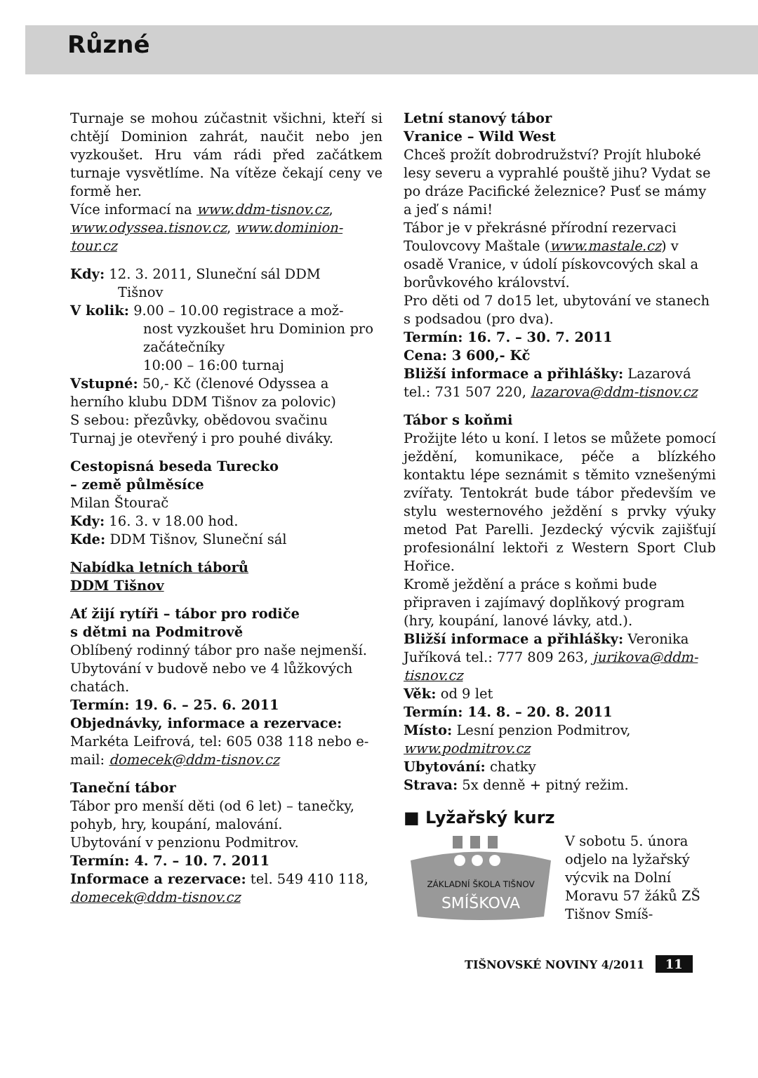Různé
Turnaje se mohou zúčastnit všichni, kteří si chtějí Dominion zahrát, naučit nebo jen vyzkoušet. Hru vám rádi před začátkem turnaje vysvětlíme. Na vítěze čekají ceny ve formě her.
Více informací na www.ddm-tisnov.cz, www.odyssea.tisnov.cz, www.dominion-tour.cz
Kdy: 12. 3. 2011, Sluneční sál DDM
Tišnov
V kolik: 9.00 – 10.00 registrace a mož-
nost vyzkoušet hru Dominion pro začátečníky
10:00 – 16:00 turnaj
Vstupné: 50,- Kč (členové Odyssea a herního klubu DDM Tišnov za polovic)
S sebou: přezůvky, obědovou svačinu
Turnaj je otevřený i pro pouhé diváky.
Cestopisná beseda Turecko
– země půlměsíce
Milan Štourač
Kdy: 16. 3. v 18.00 hod.
Kde: DDM Tišnov, Sluneční sál
Nabídka letních táborů
DDM Tišnov
Ať žijí rytíři – tábor pro rodiče
s dětmi na Podmitrově
Oblíbený rodinný tábor pro naše nejmenší. Ubytování v budově nebo ve 4 lůžkových chatách.
Termín: 19. 6. – 25. 6. 2011
Objednávky, informace a rezervace: Markéta Leifrová, tel: 605 038 118 nebo e-mail: domecek@ddm-tisnov.cz
Taneční tábor
Tábor pro menší děti (od 6 let) – tanečky, pohyb, hry, koupání, malování.
Ubytování v penzionu Podmitrov.
Termín: 4. 7. – 10. 7. 2011
Informace a rezervace: tel. 549 410 118, domecek@ddm-tisnov.cz
Letní stanový tábor
Vranice – Wild West
Chceš prožít dobrodružství? Projít hluboké lesy severu a vyprahlé pouště jihu? Vydat se po dráze Pacifické železnice? Pusť se mámy a jeď s námi!
Tábor je v překrásné přírodní rezervaci Toulovcovy Maštale (www.mastale.cz) v osadě Vranice, v údolí pískovcových skal a borůvkového království.
Pro děti od 7 do15 let, ubytování ve stanech s podsadou (pro dva).
Termín: 16. 7. – 30. 7. 2011
Cena: 3 600,- Kč
Bližší informace a přihlášky: Lazarová tel.: 731 507 220, lazarova@ddm-tisnov.cz
Tábor s koňmi
Prožijte léto u koní. I letos se můžete pomocí ježdění, komunikace, péče a blízkého kontaktu lépe seznámit s těmito vznešenými zvířaty. Tentokrát bude tábor především ve stylu westernového ježdění s prvky výuky metod Pat Parelli. Jezdecký výcvik zajišťují profesionální lektoři z Western Sport Club Hořice.
Kromě ježdění a práce s koňmi bude připraven i zajímavý doplňkový program (hry, koupání, lanové lávky, atd.).
Bližší informace a přihlášky: Veronika Juříková tel.: 777 809 263, jurikova@ddm-tisnov.cz
Věk: od 9 let
Termín: 14. 8. – 20. 8. 2011
Místo: Lesní penzion Podmitrov, www.podmitrov.cz
Ubytování: chatky
Strava: 5x denně + pitný režim.
■ Lyžařský kurz
ZÁKLADNÍ ŠKOLA TIŠNOV
SMÍŠKOVA
V sobotu 5. února odjelo na lyžařský výcvik na Dolní Moravu 57 žáků ZŠ Tišnov Smíš-
TIŠNOVSKÉ NOVINY 4/2011 11